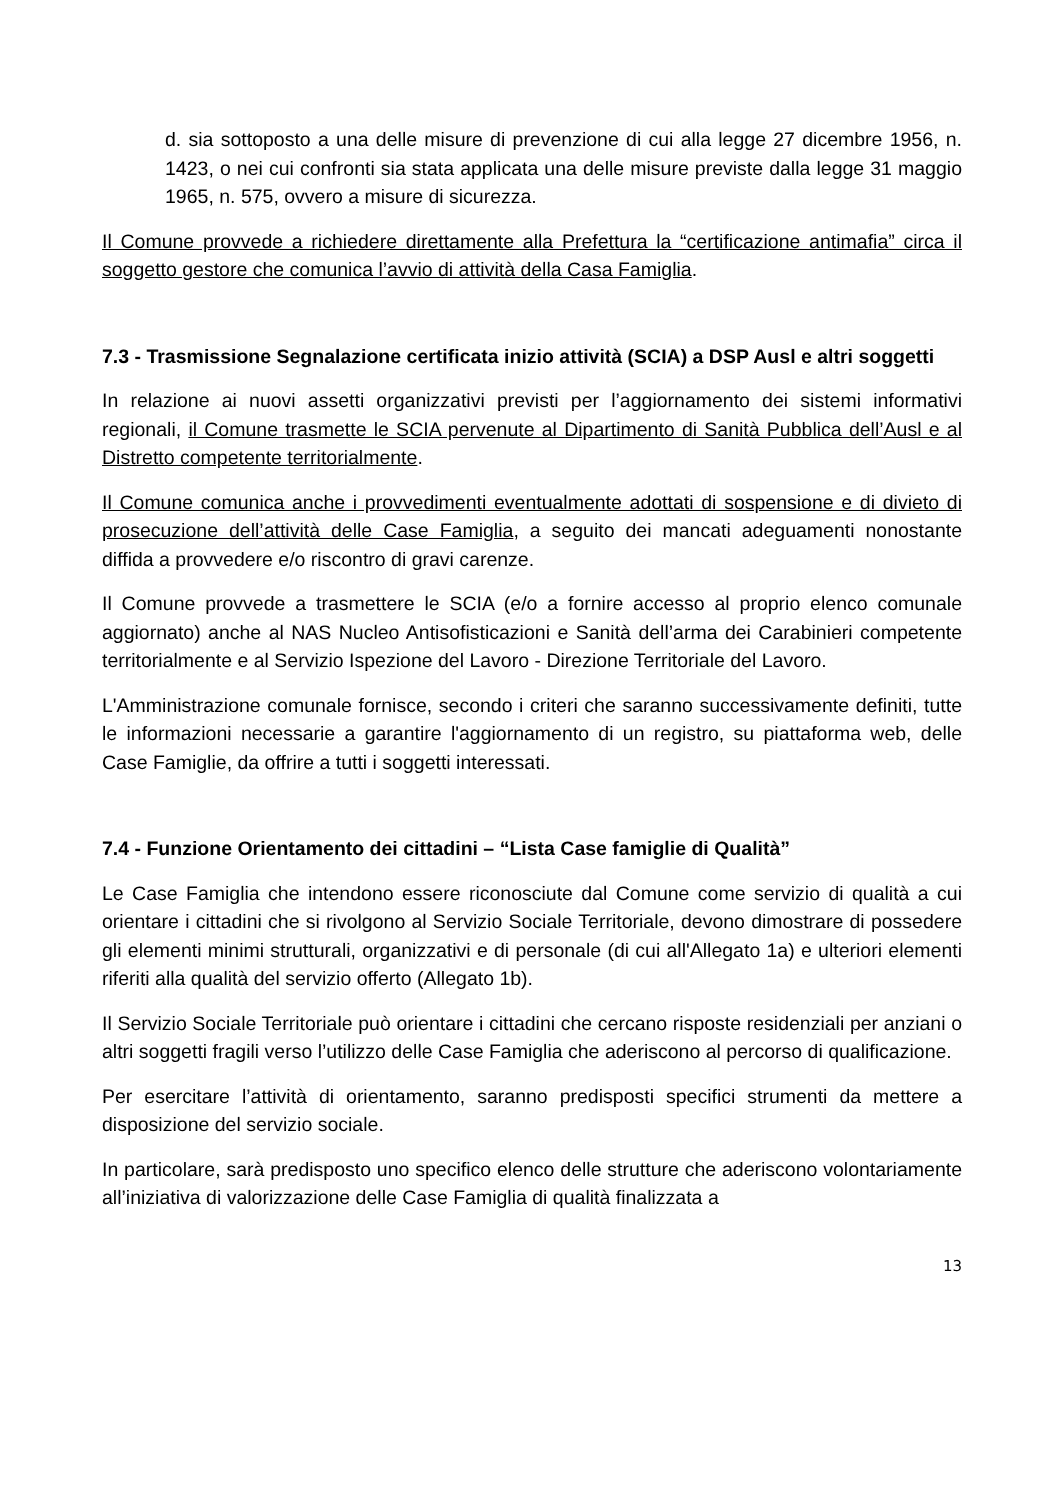d. sia sottoposto a una delle misure di prevenzione di cui alla legge 27 dicembre 1956, n. 1423, o nei cui confronti sia stata applicata una delle misure previste dalla legge 31 maggio 1965, n. 575, ovvero a misure di sicurezza.
Il Comune provvede a richiedere direttamente alla Prefettura la “certificazione antimafia” circa il soggetto gestore che comunica l’avvio di attività della Casa Famiglia.
7.3 - Trasmissione Segnalazione certificata inizio attività (SCIA) a DSP Ausl e altri soggetti
In relazione ai nuovi assetti organizzativi previsti per l’aggiornamento dei sistemi informativi regionali, il Comune trasmette le SCIA pervenute al Dipartimento di Sanità Pubblica dell’Ausl e al Distretto competente territorialmente.
Il Comune comunica anche i provvedimenti eventualmente adottati di sospensione e di divieto di prosecuzione dell’attività delle Case Famiglia, a seguito dei mancati adeguamenti nonostante diffida a provvedere e/o riscontro di gravi carenze.
Il Comune provvede a trasmettere le SCIA (e/o a fornire accesso al proprio elenco comunale aggiornato) anche al NAS Nucleo Antisofisticazioni e Sanità dell’arma dei Carabinieri competente territorialmente e al Servizio Ispezione del Lavoro - Direzione Territoriale del Lavoro.
L'Amministrazione comunale fornisce, secondo i criteri che saranno successivamente definiti, tutte le informazioni necessarie a garantire l'aggiornamento di un registro, su piattaforma web, delle Case Famiglie, da offrire a tutti i soggetti interessati.
7.4 - Funzione Orientamento dei cittadini – “Lista Case famiglie di Qualità”
Le Case Famiglia che intendono essere riconosciute dal Comune come servizio di qualità a cui orientare i cittadini che si rivolgono al Servizio Sociale Territoriale, devono dimostrare di possedere gli elementi minimi strutturali, organizzativi e di personale (di cui all'Allegato 1a) e ulteriori elementi riferiti alla qualità del servizio offerto (Allegato 1b).
Il Servizio Sociale Territoriale può orientare i cittadini che cercano risposte residenziali per anziani o altri soggetti fragili verso l’utilizzo delle Case Famiglia che aderiscono al percorso di qualificazione.
Per esercitare l’attività di orientamento, saranno predisposti specifici strumenti da mettere a disposizione del servizio sociale.
In particolare, sarà predisposto uno specifico elenco delle strutture che aderiscono volontariamente all’iniziativa di valorizzazione delle Case Famiglia di qualità finalizzata a
13